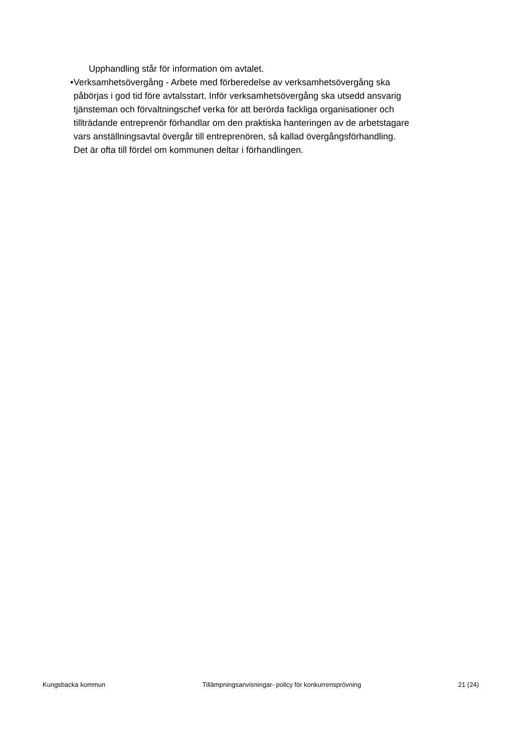Upphandling står för information om avtalet.
• Verksamhetsövergång - Arbete med förberedelse av verksamhetsövergång ska påbörjas i god tid före avtalsstart. Inför verksamhetsövergång ska utsedd ansvarig tjänsteman och förvaltningschef verka för att berörda fackliga organisationer och tillträdande entreprenör förhandlar om den praktiska hanteringen av de arbetstagare vars anställningsavtal övergår till entreprenören, så kallad övergångsförhandling. Det är ofta till fördel om kommunen deltar i förhandlingen.
Kungsbacka kommun Tillämpningsanvisningar- policy för konkurrensprövning 21 (24)